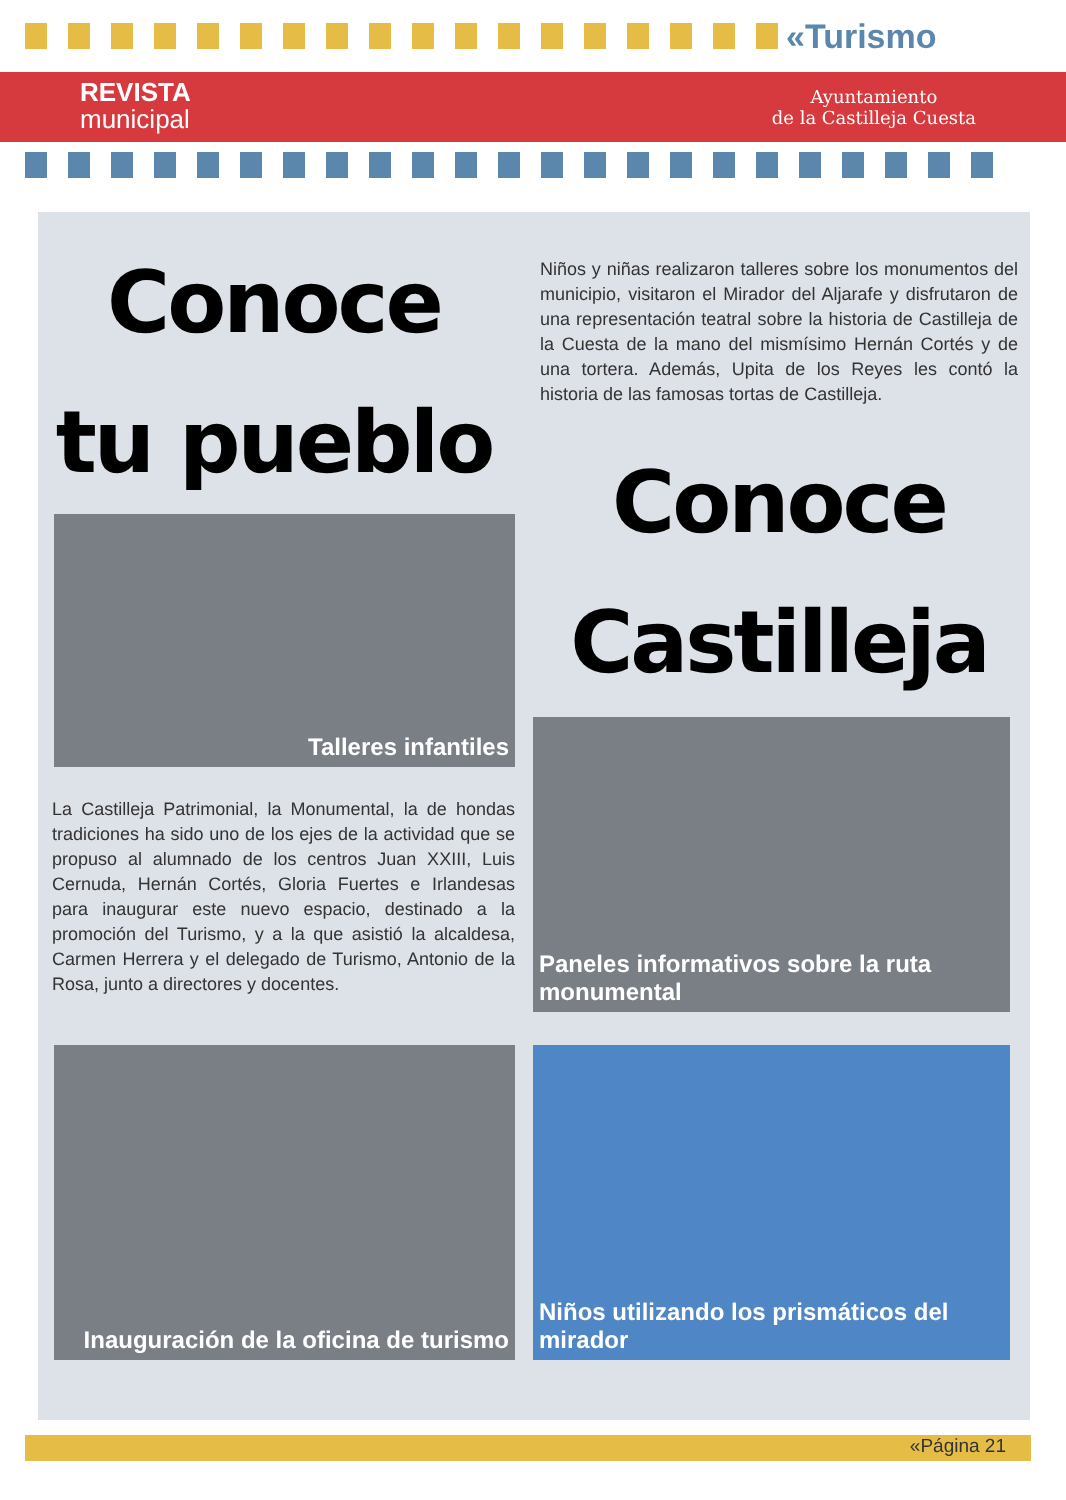«Turismo
REVISTA
municipal
Ayuntamiento
de la Castilleja Cuesta
Conoce
tu pueblo
Niños y niñas realizaron talleres sobre los monumentos del municipio, visitaron el Mirador del Aljarafe y disfrutaron de una representación teatral sobre la historia de Castilleja de la Cuesta de la mano del mismísimo Hernán Cortés y de una tortera. Además, Upita de los Reyes les contó la historia de las famosas tortas de Castilleja.
Conoce
Castilleja
Talleres infantiles
La Castilleja Patrimonial, la Monumental, la de hondas tradiciones ha sido uno de los ejes de la actividad que se propuso al alumnado de los centros Juan XXIII, Luis Cernuda, Hernán Cortés, Gloria Fuertes e Irlandesas para inaugurar este nuevo espacio, destinado a la promoción del Turismo, y a la que asistió la alcaldesa, Carmen Herrera y el delegado de Turismo, Antonio de la Rosa, junto a directores y docentes.
Paneles informativos sobre la ruta monumental
Inauguración de la oficina de turismo
Niños utilizando los prismáticos del mirador
«Página 21